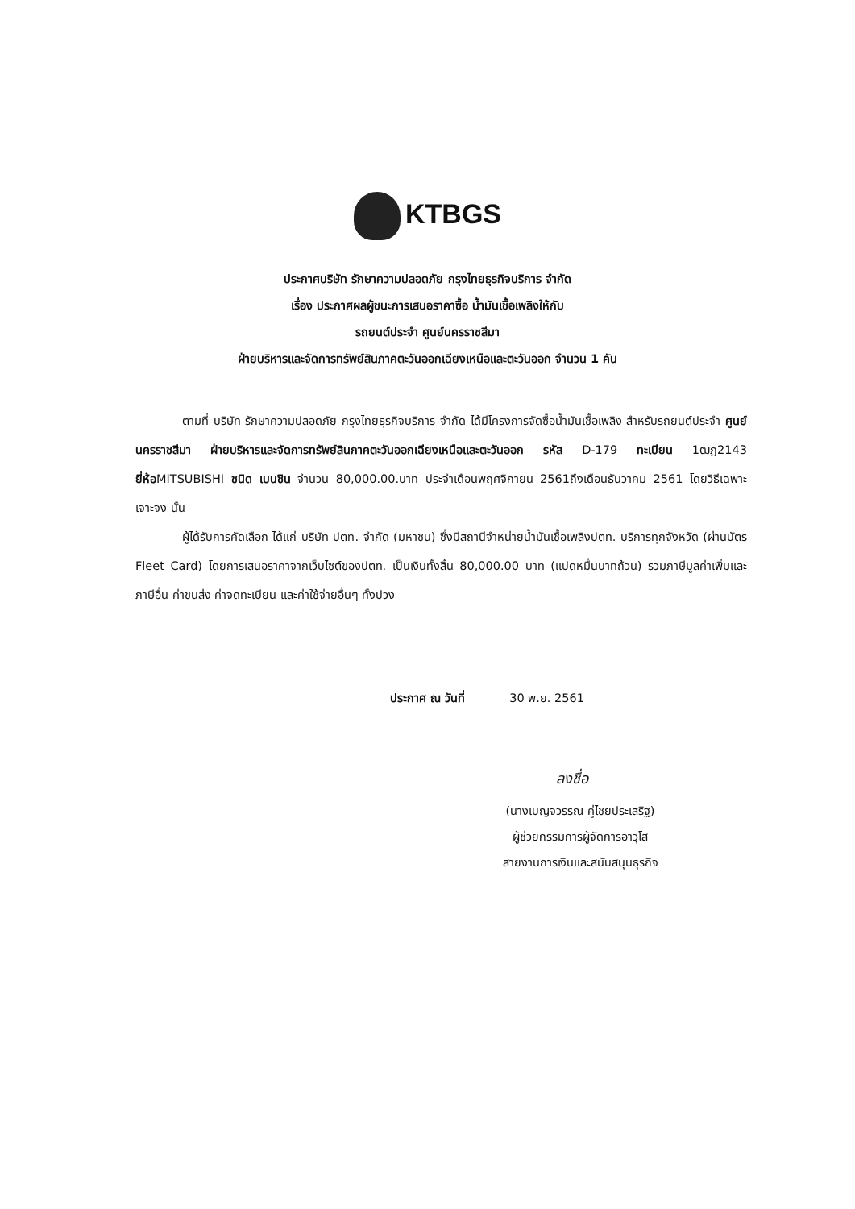KTBGS
ประกาศบริษัท รักษาความปลอดภัย กรุงไทยธุรกิจบริการ จำกัด
เรื่อง ประกาศผลผู้ชนะการเสนอราคาซื้อ น้ำมันเชื้อเพลิงให้กับ
รถยนต์ประจำ ศูนย์นครราชสีมา
ฝ่ายบริหารและจัดการทรัพย์สินภาคตะวันออกเฉียงเหนือและตะวันออก จำนวน 1 คัน
ตามที่ บริษัท รักษาความปลอดภัย กรุงไทยธุรกิจบริการ จำกัด ได้มีโครงการจัดซื้อน้ำมันเชื้อเพลิง สำหรับรถยนต์ประจำ ศูนย์นครราชสีมา ฝ่ายบริหารและจัดการทรัพย์สินภาคตะวันออกเฉียงเหนือและตะวันออก รหัส D-179 ทะเบียน 1ฒฎ2143 ยี่ห้อMITSUBISHI ชนิด เบนซิน จำนวน 80,000.00.บาท ประจำเดือนพฤศจิกายน 2561ถึงเดือนธันวาคม 2561 โดยวิธีเฉพาะเจาะจง นั้น
ผู้ได้รับการคัดเลือก ได้แก่ บริษัท ปตท. จำกัด (มหาชน) ซึ่งมีสถานีจำหน่ายน้ำมันเชื้อเพลิงปตท. บริการทุกจังหวัด (ผ่านบัตร Fleet Card) โดยการเสนอราคาจากเว็บไซต์ของปตท. เป็นเงินทั้งสิ้น 80,000.00 บาท (แปดหมื่นบาทถ้วน) รวมภาษีมูลค่าเพิ่มและภาษีอื่น ค่าขนส่ง ค่าจดทะเบียน และค่าใช้จ่ายอื่นๆ ทั้งปวง
ประกาศ ณ วันที่ 30 พ.ย. 2561
ลงชื่อ
(นางเบญจวรรณ คู่ไชยประเสริฐ)
ผู้ช่วยกรรมการผู้จัดการอาวุโส
สายงานการเงินและสนับสนุนธุรกิจ